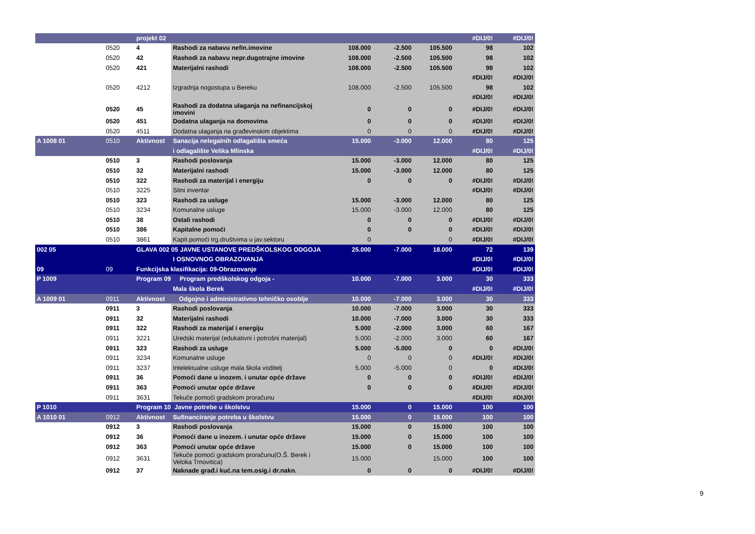| | | projekt 02 | | | | | #DIJ/0! | #DIJ/0! |
| | 0520 | 4 | Rashodi za nabavu nefin.imovine | 108.000 | -2.500 | 105.500 | 98 | 102 |
| | 0520 | 42 | Rashodi za nabavu nepr.dugotrajne imovine | 108.000 | -2.500 | 105.500 | 98 | 102 |
| | 0520 | 421 | Materijalni rashodi | 108.000 | -2.500 | 105.500 | 98 | 102 |
| | | | | | | | #DIJ/0! | #DIJ/0! |
| | 0520 | 4212 | Izgradnja nogostupa u Bereku | 108.000 | -2.500 | 105.500 | 98 | 102 |
| | | | | | | | #DIJ/0! | #DIJ/0! |
| | 0520 | 45 | Rashodi za dodatna ulaganja na nefinancijskoj imovini | 0 | 0 | 0 | #DIJ/0! | #DIJ/0! |
| | 0520 | 451 | Dodatna ulaganja na domovima | 0 | 0 | 0 | #DIJ/0! | #DIJ/0! |
| | 0520 | 4511 | Dodatna ulaganja na građevinskim objektima | 0 | 0 | 0 | #DIJ/0! | #DIJ/0! |
| A 1008 01 | 0510 | Aktivnost | Sanacija nelegalnih odlagališta smeća | 15.000 | -3.000 | 12.000 | 80 | 125 |
| | | | i odlagalište Velika Mlinska | | | | #DIJ/0! | #DIJ/0! |
| | 0510 | 3 | Rashodi poslovanja | 15.000 | -3.000 | 12.000 | 80 | 125 |
| | 0510 | 32 | Materijalni rashodi | 15.000 | -3.000 | 12.000 | 80 | 125 |
| | 0510 | 322 | Rashodi za materijal i energiju | 0 | 0 | 0 | #DIJ/0! | #DIJ/0! |
| | 0510 | 3225 | Sitni inventar | | | | #DIJ/0! | #DIJ/0! |
| | 0510 | 323 | Rashodi za usluge | 15.000 | -3.000 | 12.000 | 80 | 125 |
| | 0510 | 3234 | Komunalne usluge | 15.000 | -3.000 | 12.000 | 80 | 125 |
| | 0510 | 38 | Ostali rashodi | 0 | 0 | 0 | #DIJ/0! | #DIJ/0! |
| | 0510 | 386 | Kapitalne pomoći | 0 | 0 | 0 | #DIJ/0! | #DIJ/0! |
| | 0510 | 3861 | Kapit.pomoći trg.društvima u jav.sektoru | 0 | | 0 | #DIJ/0! | #DIJ/0! |
| 002 05 | | GLAVA 002 05 JAVNE USTANOVE PREDŠKOLSKOG ODGOJA | | 25.000 | -7.000 | 18.000 | 72 | 139 |
| | | | I OSNOVNOG OBRAZOVANJA | | | | #DIJ/0! | #DIJ/0! |
| 09 | 09 | Funkcijska klasifikacija: 09-Obrazovanje | | | | | #DIJ/0! | #DIJ/0! |
| P 1009 | | Program 09 Program predškolskog odgoja - | | 10.000 | -7.000 | 3.000 | 30 | 333 |
| | | | Mala škola Berek | | | | #DIJ/0! | #DIJ/0! |
| A 1009 01 | 0911 | Aktivnost Odgojno i administrativno tehničko osoblje | | 10.000 | -7.000 | 3.000 | 30 | 333 |
| | 0911 | 3 | Rashodi poslovanja | 10.000 | -7.000 | 3.000 | 30 | 333 |
| | 0911 | 32 | Materijalni rashodi | 10.000 | -7.000 | 3.000 | 30 | 333 |
| | 0911 | 322 | Rashodi za materijal i energiju | 5.000 | -2.000 | 3.000 | 60 | 167 |
| | 0911 | 3221 | Uredski materijal (edukativni i potrošni materijal) | 5.000 | -2.000 | 3.000 | 60 | 167 |
| | 0911 | 323 | Rashodi za usluge | 5.000 | -5.000 | 0 | 0 | #DIJ/0! |
| | 0911 | 3234 | Komunalne usluge | 0 | 0 | 0 | #DIJ/0! | #DIJ/0! |
| | 0911 | 3237 | Intelektualne usluge mala škola voditelj | 5.000 | -5.000 | 0 | 0 | #DIJ/0! |
| | 0911 | 36 | Pomoći dane u inozem. i unutar opće države | 0 | 0 | 0 | #DIJ/0! | #DIJ/0! |
| | 0911 | 363 | Pomoći unutar opće države | 0 | 0 | 0 | #DIJ/0! | #DIJ/0! |
| | 0911 | 3631 | Tekuće pomoći gradskom proračunu | | | | #DIJ/0! | #DIJ/0! |
| P 1010 | | Program 10 Javne potrebe u školstvu | | 15.000 | 0 | 15.000 | 100 | 100 |
| A 1010 01 | 0912 | Aktivnost | Sufinanciranje potreba u školstvu | 15.000 | 0 | 15.000 | 100 | 100 |
| | 0912 | 3 | Rashodi poslovanja | 15.000 | 0 | 15.000 | 100 | 100 |
| | 0912 | 36 | Pomoći dane u inozem. i unutar opće države | 15.000 | 0 | 15.000 | 100 | 100 |
| | 0912 | 363 | Pomoći unutar opće države | 15.000 | 0 | 15.000 | 100 | 100 |
| | 0912 | 3631 | Tekuće pomoći gradskom proračunu(O.Š. Berek i Veloka Trnovitica) | 15.000 | | 15.000 | 100 | 100 |
| | 0912 | 37 | Naknade građ.i kuć.na tem.osig.i dr.nakn. | 0 | 0 | 0 | #DIJ/0! | #DIJ/0! |
9